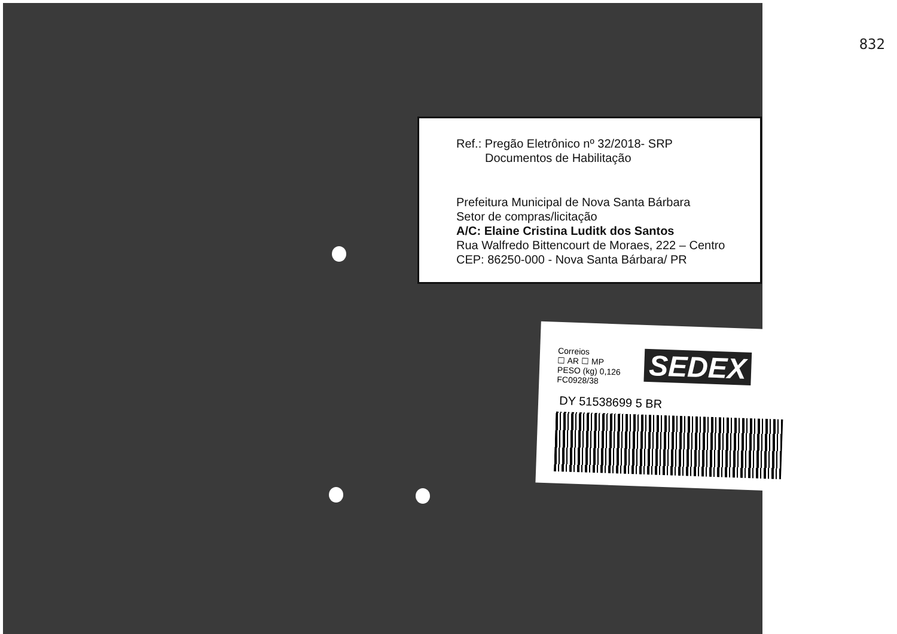832
Ref.: Pregão Eletrônico nº 32/2018- SRP
Documentos de Habilitação
Prefeitura Municipal de Nova Santa Bárbara
Setor de compras/licitação
A/C: Elaine Cristina Luditk dos Santos
Rua Walfredo Bittencourt de Moraes, 222 – Centro
CEP: 86250-000 - Nova Santa Bárbara/ PR
Correios
☐ AR ☐ MP
PESO (kg) 0,126
FC0928/38
SEDEX
DY 51538699 5 BR